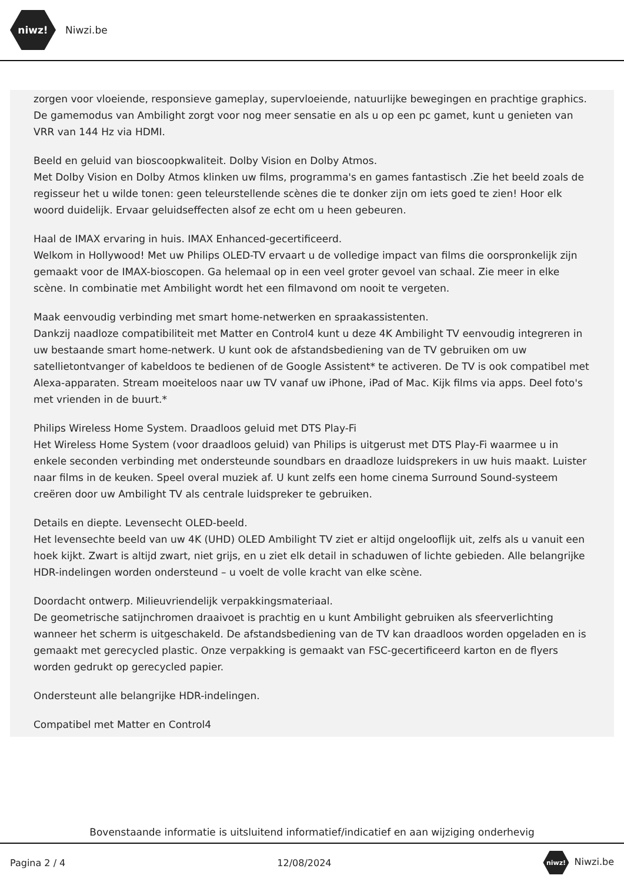niwz!
Niwzi.be
zorgen voor vloeiende, responsieve gameplay, supervloeiende, natuurlijke bewegingen en prachtige graphics. De gamemodus van Ambilight zorgt voor nog meer sensatie en als u op een pc gamet, kunt u genieten van VRR van 144 Hz via HDMI.
Beeld en geluid van bioscoopkwaliteit. Dolby Vision en Dolby Atmos.
Met Dolby Vision en Dolby Atmos klinken uw films, programma's en games fantastisch .Zie het beeld zoals de regisseur het u wilde tonen: geen teleurstellende scènes die te donker zijn om iets goed te zien! Hoor elk woord duidelijk. Ervaar geluidseffecten alsof ze echt om u heen gebeuren.
Haal de IMAX ervaring in huis. IMAX Enhanced-gecertificeerd.
Welkom in Hollywood! Met uw Philips OLED-TV ervaart u de volledige impact van films die oorspronkelijk zijn gemaakt voor de IMAX-bioscopen. Ga helemaal op in een veel groter gevoel van schaal. Zie meer in elke scène. In combinatie met Ambilight wordt het een filmavond om nooit te vergeten.
Maak eenvoudig verbinding met smart home-netwerken en spraakassistenten.
Dankzij naadloze compatibiliteit met Matter en Control4 kunt u deze 4K Ambilight TV eenvoudig integreren in uw bestaande smart home-netwerk. U kunt ook de afstandsbediening van de TV gebruiken om uw satellietontvanger of kabeldoos te bedienen of de Google Assistent* te activeren. De TV is ook compatibel met Alexa-apparaten. Stream moeiteloos naar uw TV vanaf uw iPhone, iPad of Mac. Kijk films via apps. Deel foto's met vrienden in de buurt.*
Philips Wireless Home System. Draadloos geluid met DTS Play-Fi
Het Wireless Home System (voor draadloos geluid) van Philips is uitgerust met DTS Play-Fi waarmee u in enkele seconden verbinding met ondersteunde soundbars en draadloze luidsprekers in uw huis maakt. Luister naar films in de keuken. Speel overal muziek af. U kunt zelfs een home cinema Surround Sound-systeem creëren door uw Ambilight TV als centrale luidspreker te gebruiken.
Details en diepte. Levensecht OLED-beeld.
Het levensechte beeld van uw 4K (UHD) OLED Ambilight TV ziet er altijd ongelooflijk uit, zelfs als u vanuit een hoek kijkt. Zwart is altijd zwart, niet grijs, en u ziet elk detail in schaduwen of lichte gebieden. Alle belangrijke HDR-indelingen worden ondersteund – u voelt de volle kracht van elke scène.
Doordacht ontwerp. Milieuvriendelijk verpakkingsmateriaal.
De geometrische satijnchromen draaivoet is prachtig en u kunt Ambilight gebruiken als sfeerverlichting wanneer het scherm is uitgeschakeld. De afstandsbediening van de TV kan draadloos worden opgeladen en is gemaakt met gerecycled plastic. Onze verpakking is gemaakt van FSC-gecertificeerd karton en de flyers worden gedrukt op gerecycled papier.
Ondersteunt alle belangrijke HDR-indelingen.
Compatibel met Matter en Control4
Bovenstaande informatie is uitsluitend informatief/indicatief en aan wijziging onderhevig
Pagina 2 / 4 12/08/2024 niwz! Niwzi.be